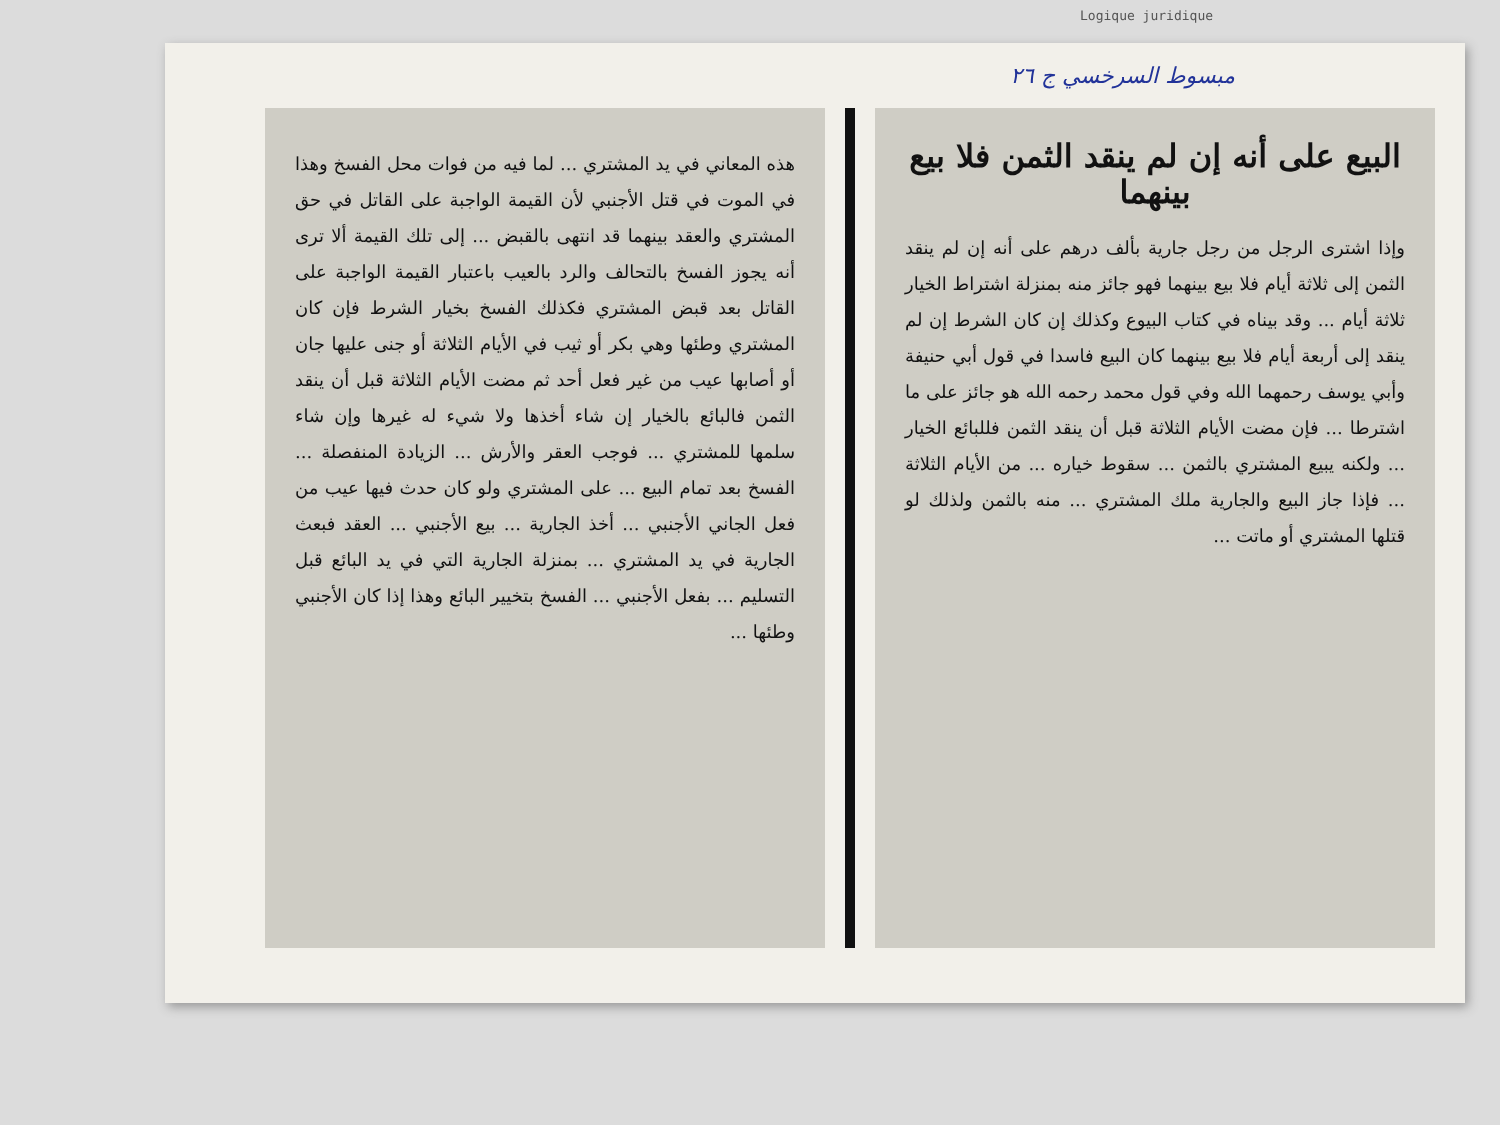Logique juridique
مبسوط السرخسي ج ٢٦
البيع على أنه إن لم ينقد الثمن فلا بيع بينهما
وإذا اشترى الرجل من رجل جارية بألف درهم على أنه إن لم ينقد الثمن إلى ثلاثة أيام فلا بيع بينهما فهو جائز منه بمنزلة اشتراط الخيار ثلاثة أيام ... وقد بيناه في كتاب البيوع وكذلك إن كان الشرط إن لم ينقد إلى أربعة أيام فلا بيع بينهما كان البيع فاسدا في قول أبي حنيفة وأبي يوسف رحمهما الله وفي قول محمد رحمه الله هو جائز على ما اشترطا ... فإن مضت الأيام الثلاثة قبل أن ينقد الثمن فللبائع الخيار ... ولكنه يبيع المشتري بالثمن ... سقوط خياره ... من الأيام الثلاثة ... فإذا جاز البيع والجارية ملك المشتري ... منه بالثمن ولذلك لو قتلها المشتري أو ماتت ...
هذه المعاني في يد المشتري ... لما فيه من فوات محل الفسخ وهذا في الموت في قتل الأجنبي لأن القيمة الواجبة على القاتل في حق المشتري والعقد بينهما قد انتهى بالقبض ... إلى تلك القيمة ألا ترى أنه يجوز الفسخ بالتحالف والرد بالعيب باعتبار القيمة الواجبة على القاتل بعد قبض المشتري فكذلك الفسخ بخيار الشرط فإن كان المشتري وطئها وهي بكر أو ثيب في الأيام الثلاثة أو جنى عليها جان أو أصابها عيب من غير فعل أحد ثم مضت الأيام الثلاثة قبل أن ينقد الثمن فالبائع بالخيار إن شاء أخذها ولا شيء له غيرها وإن شاء سلمها للمشتري ... فوجب العقر والأرش ... الزيادة المنفصلة ... الفسخ بعد تمام البيع ... على المشتري ولو كان حدث فيها عيب من فعل الجاني الأجنبي ... أخذ الجارية ... بيع الأجنبي ... العقد فبعث الجارية في يد المشتري ... بمنزلة الجارية التي في يد البائع قبل التسليم ... بفعل الأجنبي ... الفسخ بتخيير البائع وهذا إذا كان الأجنبي وطئها ...